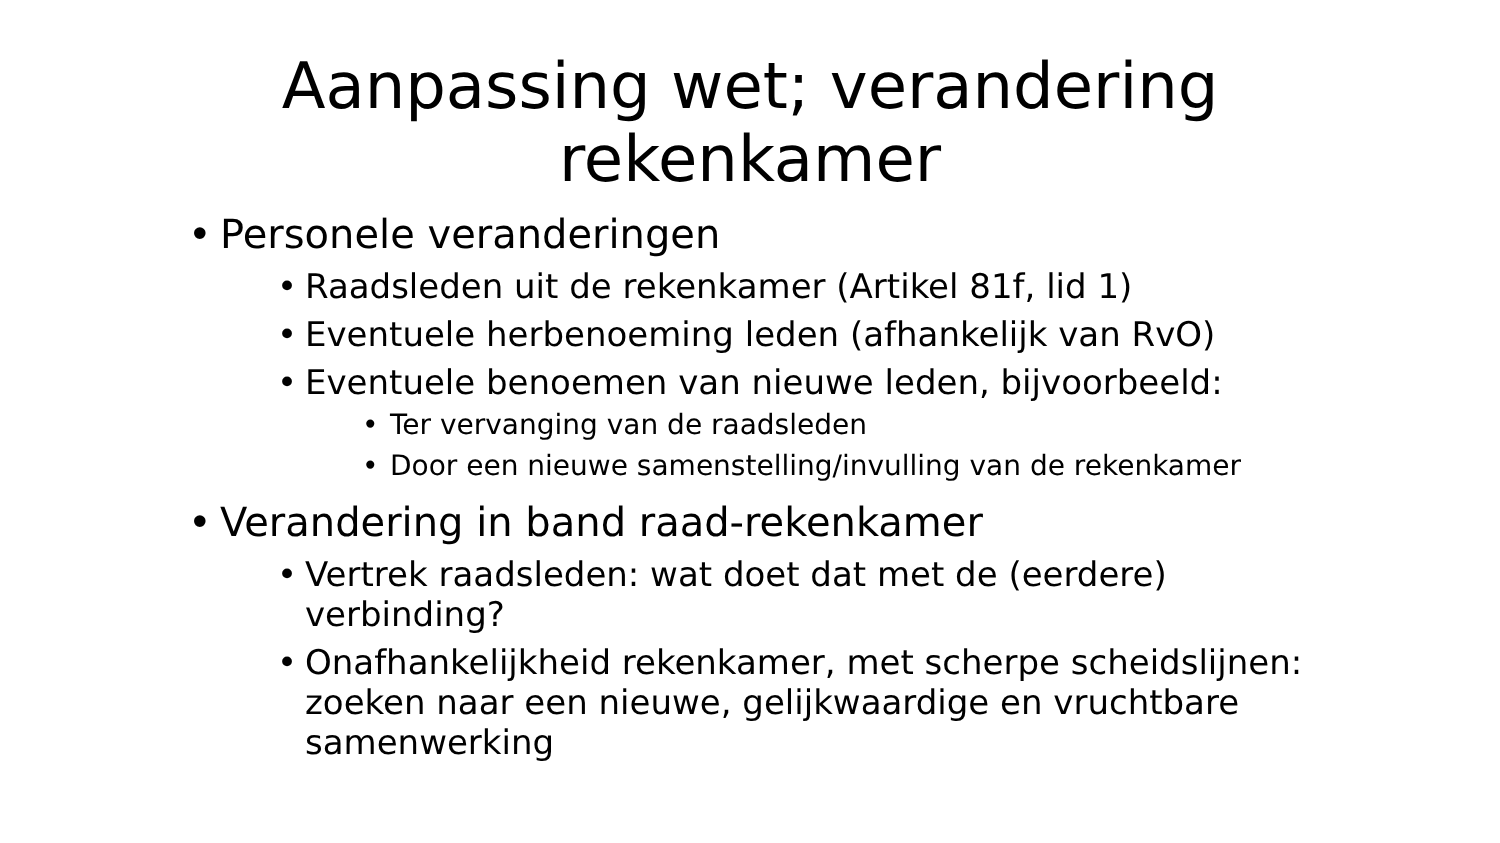Aanpassing wet; verandering rekenkamer
• Personele veranderingen
• Raadsleden uit de rekenkamer (Artikel 81f, lid 1)
• Eventuele herbenoeming leden (afhankelijk van RvO)
• Eventuele benoemen van nieuwe leden, bijvoorbeeld:
• Ter vervanging van de raadsleden
• Door een nieuwe samenstelling/invulling van de rekenkamer
• Verandering in band raad-rekenkamer
• Vertrek raadsleden: wat doet dat met de (eerdere) verbinding?
• Onafhankelijkheid rekenkamer, met scherpe scheidslijnen: zoeken naar een nieuwe, gelijkwaardige en vruchtbare samenwerking